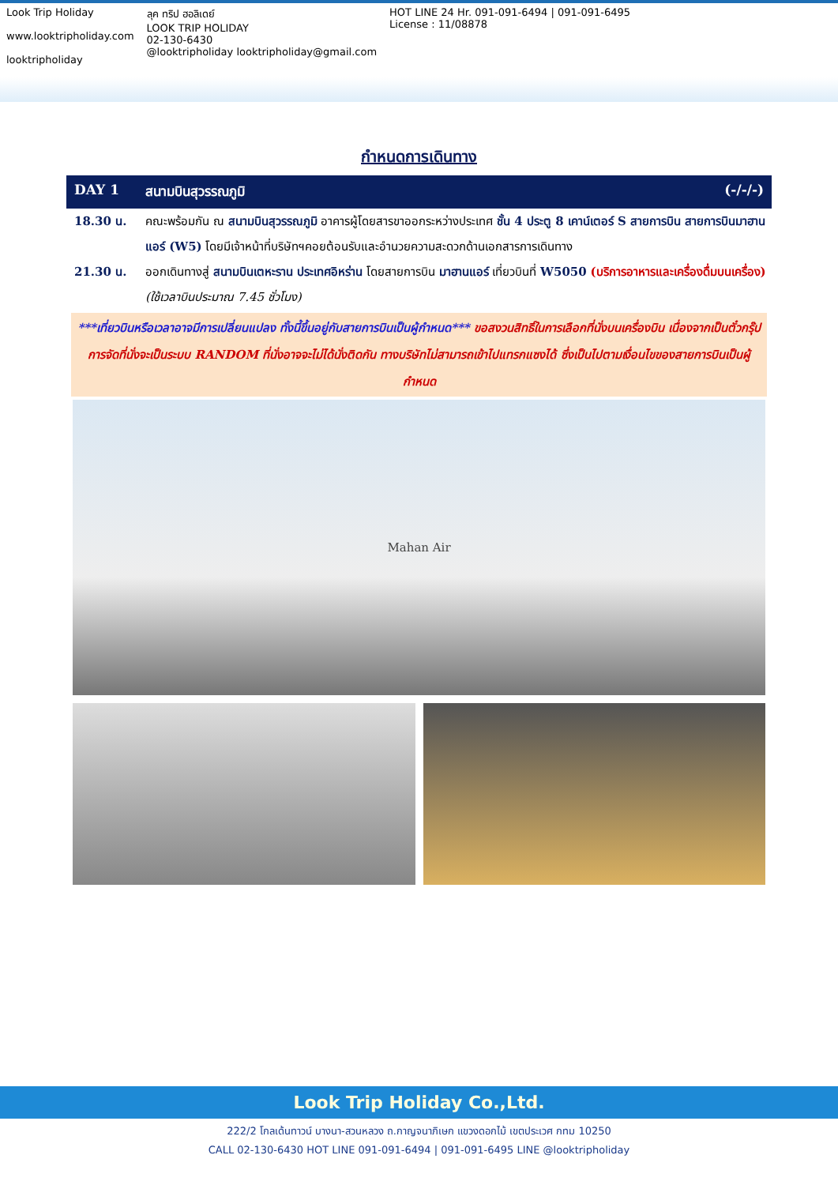Look Trip Holiday
www.looktripholiday.com
looktripholiday
ลุค ทริป ฮอลิเดย์
LOOK TRIP HOLIDAY
02-130-6430
@looktripholiday looktripholiday@gmail.com
HOT LINE 24 Hr. 091-091-6494 | 091-091-6495
License : 11/08878
กำหนดการเดินทาง
DAY 1 สนามบินสุวรรณภูมิ (-/-/-)
18.30 น. คณะพร้อมกัน ณ สนามบินสุวรรณภูมิ อาคารผู้โดยสารขาออกระหว่างประเทศ ชั้น 4 ประตู 8 เคาน์เตอร์ S สายการบิน สายการบินมาฮานแอร์ (W5) โดยมีเจ้าหน้าที่บริษัทฯคอยต้อนรับและอำนวยความสะดวกด้านเอกสารการเดินทาง
21.30 น. ออกเดินทางสู่ สนามบินเตหะราน ประเทศอิหร่าน โดยสายการบิน มาฮานแอร์ เที่ยวบินที่ W5050 (บริการอาหารและเครื่องดื่มบนเครื่อง) (ใช้เวลาบินประมาณ 7.45 ชั่วโมง)
***เที่ยวบินหรือเวลาอาจมีการเปลี่ยนแปลง ทั้งนี้ขึ้นอยู่กับสายการบินเป็นผู้กำหนด*** ขอสงวนสิทธิ์ในการเลือกที่นั่งบนเครื่องบิน เนื่องจากเป็นตั๋วกรุ๊ป การจัดที่นั่งจะเป็นระบบ RANDOM ที่นั่งอาจจะไม่ได้นั่งติดกัน ทางบริษัทไม่สามารถเข้าไปแทรกแซงได้ ซึ่งเป็นไปตามเงื่อนไขของสายการบินเป็นผู้กำหนด
Mahan Air
Look Trip Holiday Co.,Ltd.
222/2 โกลเด้นทาวน์ บางนา-สวนหลวง ถ.กาญจนาภิเษก แขวงดอกไม้ เขตประเวศ กทม 10250
CALL 02-130-6430 HOT LINE 091-091-6494 | 091-091-6495 LINE @looktripholiday